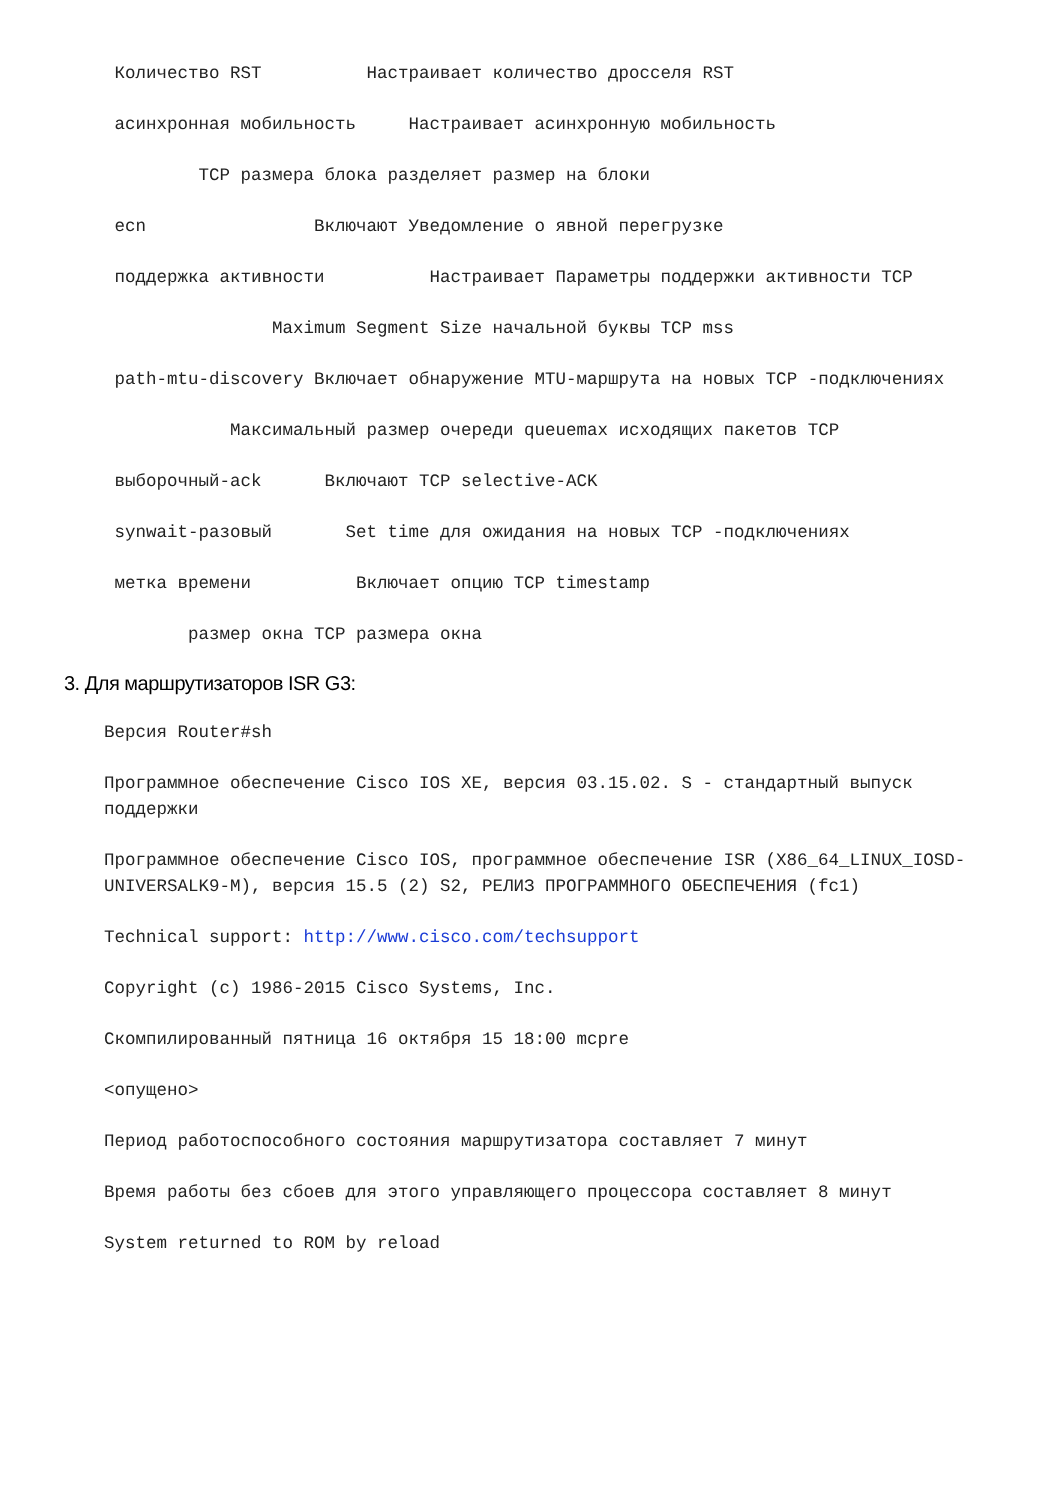Количество RST Настраивает количество дросселя RST
асинхронная мобильность Настраивает асинхронную мобильность
TCP размера блока разделяет размер на блоки
ecn Включают Уведомление о явной перегрузке
поддержка активности Настраивает Параметры поддержки активности TCP
Maximum Segment Size начальной буквы TCP mss
path-mtu-discovery Включает обнаружение MTU-маршрута на новых TCP -подключениях
Максимальный размер очереди queuemax исходящих пакетов TCP
выборочный-ack Включают TCP selective-ACK
synwait-разовый Set time для ожидания на новых TCP -подключениях
метка времени Включает опцию TCP timestamp
размер окна TCP размера окна
3. Для маршрутизаторов ISR G3:
Версия Router#sh
Программное обеспечение Cisco IOS XE, версия 03.15.02. S - стандартный выпуск поддержки
Программное обеспечение Cisco IOS, программное обеспечение ISR (X86_64_LINUX_IOSD-UNIVERSALK9-M), версия 15.5 (2) S2, РЕЛИЗ ПРОГРАММНОГО ОБЕСПЕЧЕНИЯ (fc1)
Technical support: http://www.cisco.com/techsupport
Copyright (c) 1986-2015 Cisco Systems, Inc.
Скомпилированный пятница 16 октября 15 18:00 mcpre
<опущено>
Период работоспособного состояния маршрутизатора составляет 7 минут
Время работы без сбоев для этого управляющего процессора составляет 8 минут
System returned to ROM by reload